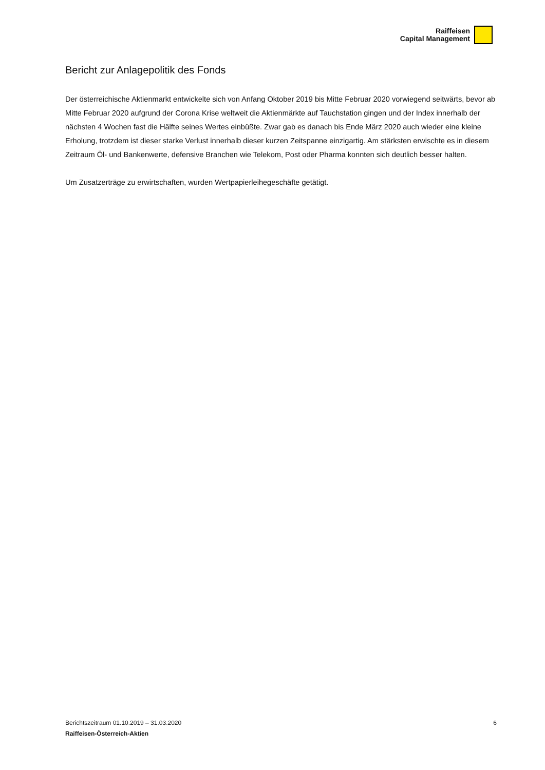Raiffeisen
Capital Management
Bericht zur Anlagepolitik des Fonds
Der österreichische Aktienmarkt entwickelte sich von Anfang Oktober 2019 bis Mitte Februar 2020 vorwiegend seitwärts, bevor ab Mitte Februar 2020 aufgrund der Corona Krise weltweit die Aktienmärkte auf Tauchstation gingen und der Index innerhalb der nächsten 4 Wochen fast die Hälfte seines Wertes einbüßte. Zwar gab es danach bis Ende März 2020 auch wieder eine kleine Erholung, trotzdem ist dieser starke Verlust innerhalb dieser kurzen Zeitspanne einzigartig. Am stärksten erwischte es in diesem Zeitraum Öl- und Bankenwerte, defensive Branchen wie Telekom, Post oder Pharma konnten sich deutlich besser halten.
Um Zusatzerträge zu erwirtschaften, wurden Wertpapierleihegeschäfte getätigt.
Berichtszeitraum 01.10.2019 – 31.03.2020 6
Raiffeisen-Österreich-Aktien